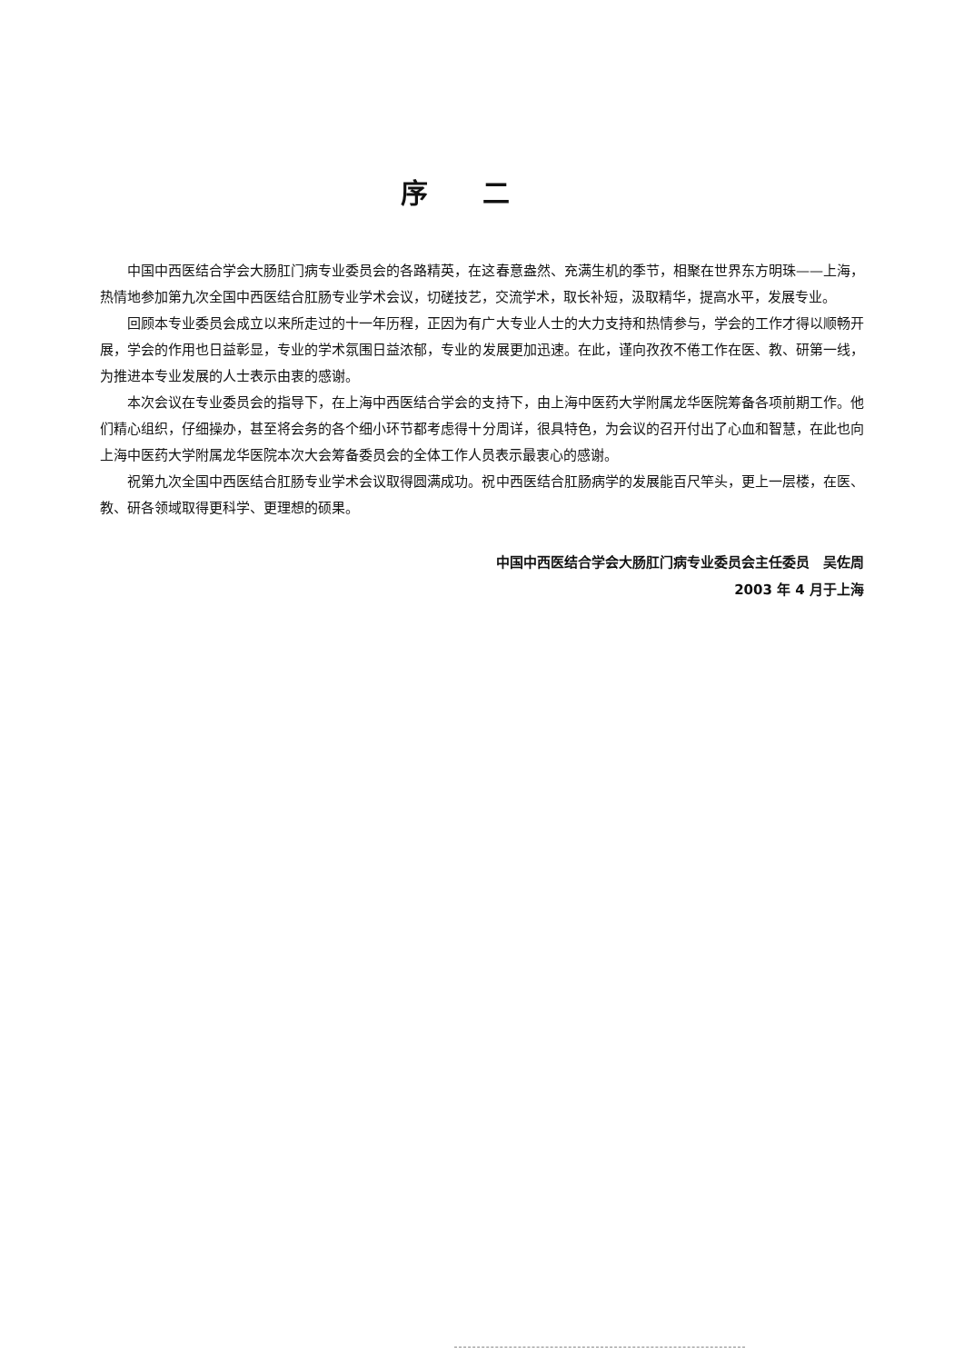序二
中国中西医结合学会大肠肛门病专业委员会的各路精英，在这春意盎然、充满生机的季节，相聚在世界东方明珠——上海，热情地参加第九次全国中西医结合肛肠专业学术会议，切磋技艺，交流学术，取长补短，汲取精华，提高水平，发展专业。
回顾本专业委员会成立以来所走过的十一年历程，正因为有广大专业人士的大力支持和热情参与，学会的工作才得以顺畅开展，学会的作用也日益彰显，专业的学术氛围日益浓郁，专业的发展更加迅速。在此，谨向孜孜不倦工作在医、教、研第一线，为推进本专业发展的人士表示由衷的感谢。
本次会议在专业委员会的指导下，在上海中西医结合学会的支持下，由上海中医药大学附属龙华医院筹备各项前期工作。他们精心组织，仔细操办，甚至将会务的各个细小环节都考虑得十分周详，很具特色，为会议的召开付出了心血和智慧，在此也向上海中医药大学附属龙华医院本次大会筹备委员会的全体工作人员表示最衷心的感谢。
祝第九次全国中西医结合肛肠专业学术会议取得圆满成功。祝中西医结合肛肠病学的发展能百尺竿头，更上一层楼，在医、教、研各领域取得更科学、更理想的硕果。
中国中西医结合学会大肠肛门病专业委员会主任委员　吴佐周
2003 年 4 月于上海